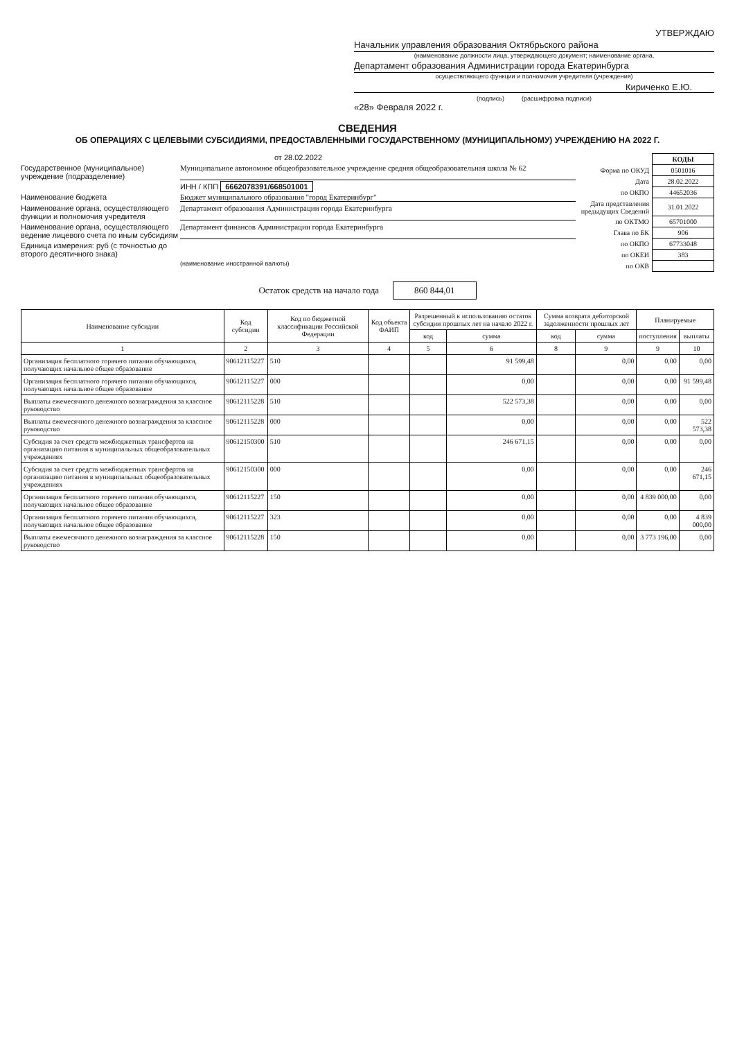УТВЕРЖДАЮ
Начальник управления образования Октябрьского района
(наименование должности лица, утверждающего документ; наименование органа,
Департамент образования Администрации города Екатеринбурга
осуществляющего функции и полномочия учредителя (учреждения)
Кириченко Е.Ю.
(подпись) (расшифровка подписи)
«28» Февраля 2022 г.
СВЕДЕНИЯ
ОБ ОПЕРАЦИЯХ С ЦЕЛЕВЫМИ СУБСИДИЯМИ, ПРЕДОСТАВЛЕННЫМИ ГОСУДАРСТВЕННОМУ (МУНИЦИПАЛЬНОМУ) УЧРЕЖДЕНИЮ НА 2022 Г.
от 28.02.2022
Государственное (муниципальное) учреждение (подразделение) Муниципальное автономное общеобразовательное учреждение средняя общеобразовательная школа № 62
ИНН / КПП 6662078391/668501001
Наименование бюджета Бюджет муниципального образования "город Екатеринбург"
Наименование органа, осуществляющего функции и полномочия учредителя Департамент образования Администрации города Екатеринбурга
Наименование органа, осуществляющего ведение лицевого счета по иным субсидиям Департамент финансов Администрации города Екатеринбурга
Единица измерения: руб (с точностью до второго десятичного знака)
(наименование иностранной валюты)
| | КОДЫ |
| Форма по ОКУД | 0501016 |
| Дата | 28.02.2022 |
| по ОКПО | 44652036 |
| Дата представления предыдущих Сведений | 31.01.2022 |
| по ОКТМО | 65701000 |
| Глава по БК | 906 |
| по ОКПО | 67733048 |
| по ОКЕИ | 383 |
| по ОКВ | |
Остаток средств на начало года 860 844,01
| Наименование субсидии | Код субсидии | Код по бюджетной классификации Российской Федерации | Код объекта ФАИП | Разрешенный к использованию остаток субсидии прошлых лет на начало 2022 г. | | Сумма возврата дебиторской задолженности прошлых лет | | Планируемые | |
| --- | --- | --- | --- | --- | --- | --- | --- | --- | --- |
| | | | | код | сумма | код | сумма | поступления | выплаты |
| 1 | 2 | 3 | 4 | 5 | 6 | 8 | 9 | 9 | 10 |
| Организация бесплатного горячего питания обучающихся, получающих начальное общее образование | 90612115227 | 510 | | | 91 599,48 | | 0,00 | 0,00 | 0,00 |
| Организация бесплатного горячего питания обучающихся, получающих начальное общее образование | 90612115227 | 000 | | | 0,00 | | 0,00 | 0,00 | 91 599,48 |
| Выплаты ежемесячного денежного вознаграждения за классное руководство | 90612115228 | 510 | | | 522 573,38 | | 0,00 | 0,00 | 0,00 |
| Выплаты ежемесячного денежного вознаграждения за классное руководство | 90612115228 | 000 | | | 0,00 | | 0,00 | 0,00 | 522 573,38 |
| Субсидия за счет средств межбюджетных трансфертов на организацию питания в муниципальных общеобразовательных учреждениях | 90612150300 | 510 | | | 246 671,15 | | 0,00 | 0,00 | 0,00 |
| Субсидия за счет средств межбюджетных трансфертов на организацию питания в муниципальных общеобразовательных учреждениях | 90612150300 | 000 | | | 0,00 | | 0,00 | 0,00 | 246 671,15 |
| Организация бесплатного горячего питания обучающихся, получающих начальное общее образование | 90612115227 | 150 | | | 0,00 | | 0,00 | 4 839 000,00 | 0,00 |
| Организация бесплатного горячего питания обучающихся, получающих начальное общее образование | 90612115227 | 323 | | | 0,00 | | 0,00 | 0,00 | 4 839 000,00 |
| Выплаты ежемесячного денежного вознаграждения за классное руководство | 90612115228 | 150 | | | 0,00 | | 0,00 | 3 773 196,00 | 0,00 |